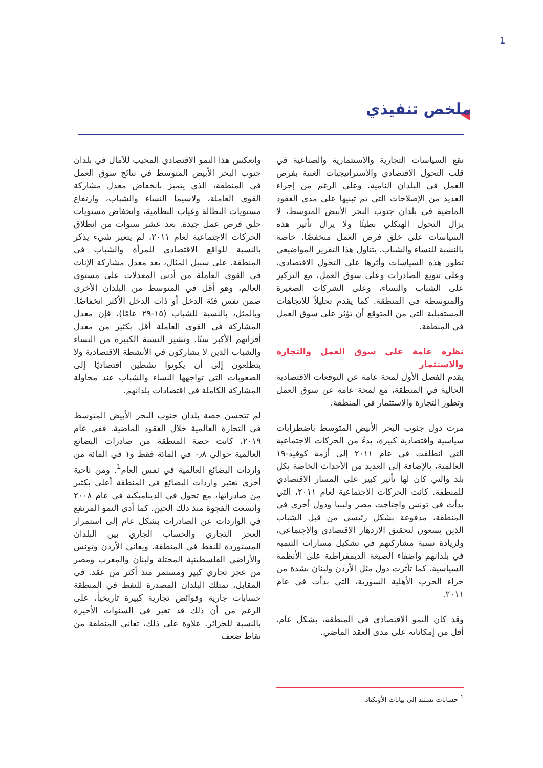1
ملخص تنفيذي
تقع السياسات التجارية والاستثمارية والصناعية في قلب التحول الاقتصادي والاستراتيجيات الغنية بفرص العمل في البلدان النامية. وعلى الرغم من إجراء العديد من الإصلاحات التي تم تبنيها على مدى العقود الماضية في بلدان جنوب البحر الأبيض المتوسط، لا يزال التحول الهيكلي بطيئًا ولا يزال تأثير هذه السياسات على خلق فرص العمل منخفضًا، خاصة بالنسبة للنساء والشباب. يتناول هذا التقرير المواضيعي تطور هذه السياسات وأثرها على التحول الاقتصادي، وعلى تنويع الصادرات وعلى سوق العمل، مع التركيز على الشباب والنساء، وعلى الشركات الصغيرة والمتوسطة في المنطقة. كما يقدم تحليلاً للاتجاهات المستقبلية التي من المتوقع أن تؤثر على سوق العمل في المنطقة.
نظرة عامة على سوق العمل والتجارة والاستثمار
يقدم الفصل الأول لمحة عامة عن التوقعات الاقتصادية الحالية في المنطقة، مع لمحة عامة عن سوق العمل وتطور التجارة والاستثمار في المنطقة.
مرت دول جنوب البحر الأبيض المتوسط باضطرابات سياسية واقتصادية كبيرة، بدءً من الحركات الاجتماعية التي انطلقت في عام ٢٠١١ إلى أزمة كوفيد-١٩ العالمية، بالإضافة إلى العديد من الأحداث الخاصة بكل بلد والتي كان لها تأثير كبير على المسار الاقتصادي للمنطقة. كانت الحركات الاجتماعية لعام ٢٠١١، التي بدأت في تونس واجتاحت مصر وليبيا ودول أخرى في المنطقة، مدفوعة بشكل رئيسي من قبل الشباب الذين يسعون لتحقيق الازدهار الاقتصادي والاجتماعي، ولزيادة نسبة مشاركتهم في تشكيل مسارات التنمية في بلدانهم واضفاء الصبغة الديمقراطية على الأنظمة السياسية. كما تأثرت دول مثل الأردن ولبنان بشدة من جراء الحرب الأهلية السورية، التي بدأت في عام ٢٠١١.
وقد كان النمو الاقتصادي في المنطقة، بشكل عام، أقل من إمكاناته على مدى العقد الماضي.
وانعكس هذا النمو الاقتصادي المخيب للآمال في بلدان جنوب البحر الأبيض المتوسط في نتائج سوق العمل في المنطقة، الذي يتميز بانخفاض معدل مشاركة القوى العاملة، ولاسيما النساء والشباب، وارتفاع مستويات البطالة وغياب النظامية، وانخفاض مستويات خلق فرص عمل جيدة. بعد عشر سنوات من انطلاق الحركات الاجتماعية لعام ٢٠١١، لم يتغير شيء يذكر بالنسبة للواقع الاقتصادي للمرأة والشباب في المنطقة. على سبيل المثال، يعد معدل مشاركة الإناث في القوى العاملة من أدنى المعدلات على مستوى العالم، وهو أقل في المتوسط من البلدان الأخرى ضمن نفس فئة الدخل أو ذات الدخل الأكثر انخفاضًا. وبالمثل، بالنسبة للشباب (١٥-٢٩ عامًا)، فإن معدل المشاركة في القوى العاملة أقل بكثير من معدل أقرانهم الأكبر سنًا. وتشير النسبة الكبيرة من النساء والشباب الذين لا يشاركون في الأنشطة الاقتصادية ولا يتطلعون إلى أن يكونوا نشطين اقتصاديًا إلى الصعوبات التي تواجهها النساء والشباب عند محاولة المشاركة الكاملة في اقتصادات بلدانهم.
لم تتحسن حصة بلدان جنوب البحر الأبيض المتوسط في التجارة العالمية خلال العقود الماضية. ففي عام ٢٠١٩، كانت حصة المنطقة من صادرات البضائع العالمية حوالي ٠٫٨ في المائة فقط و١ في المائة من واردات البضائع العالمية في نفس العام<sup>1</sup>. ومن ناحية أخرى تعتبر واردات البضائع في المنطقة أعلى بكثير من صادراتها، مع تحول في الديناميكية في عام ٢٠٠٨ واتسعت الفجوة منذ ذلك الحين. كما أدى النمو المرتفع في الواردات عن الصادرات بشكل عام إلى استمرار العجز التجاري والحساب الجاري بين البلدان المستوردة للنفط في المنطقة. ويعاني الأردن وتونس والأراضي الفلسطينية المحتلة ولبنان والمغرب ومصر من عجز تجاري كبير ومستمر منذ أكثر من عقد. في المقابل، تمتلك البلدان المصدرة للنفط في المنطقة حسابات جارية وفوائض تجارية كبيرة تاريخياً، على الرغم من أن ذلك قد تغير في السنوات الأخيرة بالنسبة للجزائر. علاوة على ذلك، تعاني المنطقة من نقاط ضعف
<sup>1</sup> حسابات تستند إلى بيانات الأونكتاد.